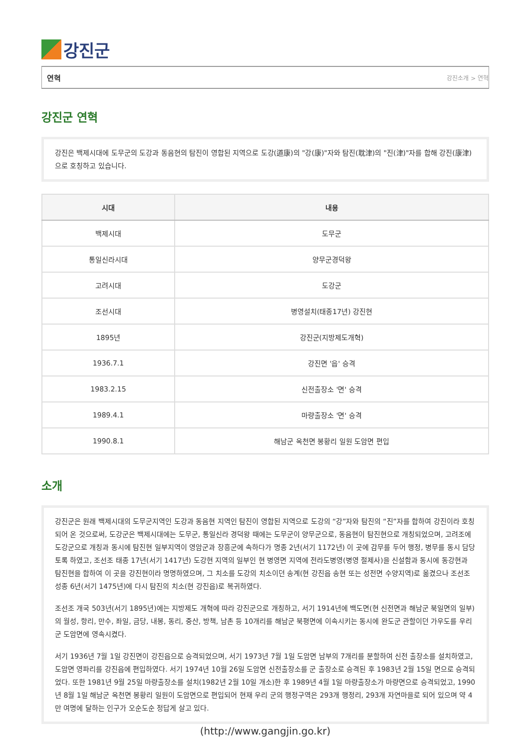강진군
연혁 강진소개 > 연혁
강진군 연혁
강진은 백제시대에 도무군의 도강과 동음현의 탐진이 영합된 지역으로 도강(道康)의 "강(康)"자와 탐진(耽津)의 "진(津)"자를 합해 강진(康津)으로 호칭하고 있습니다.
| 시대 | 내용 |
| --- | --- |
| 백제시대 | 도무군 |
| 통일신라시대 | 양무군경덕왕 |
| 고려시대 | 도강군 |
| 조선시대 | 병영설치(태종17년) 강진현 |
| 1895년 | 강진군(지방제도개혁) |
| 1936.7.1 | 강진면 '읍' 승격 |
| 1983.2.15 | 신전출장소 '면' 승격 |
| 1989.4.1 | 마량출장소 '면' 승격 |
| 1990.8.1 | 해남군 옥천면 봉황리 일원 도암면 편입 |
소개
강진군은 원래 백제시대의 도무군지역인 도강과 동음현 지역인 탐진이 영합된 지역으로 도강의 “강”자와 탐진의 “진”자를 합하여 강진이라 호칭되어 온 것으로써, 도강군은 백제시대에는 도무군, 통일신라 경덕왕 때에는 도무군이 양무군으로, 동음현이 탐진현으로 개칭되었으며, 고려조에 도강군으로 개칭과 동시에 탐진현 일부지역이 영암군과 장흥군에 속하다가 명종 2년(서기 1172년) 이 곳에 감무를 두어 행정, 병무를 동시 담당토록 하였고, 조선조 태종 17년(서기 1417년) 도강현 지역의 일부인 현 병영면 지역에 전라도병영(병영 절제사)을 신설함과 동시에 동강현과 탐진현을 합하여 이 곳을 강진현이라 명명하였으며, 그 치소를 도강의 치소이던 송계(현 강진읍 송현 또는 성전면 수양지역)로 옮겼으나 조선조 성종 6년(서기 1475년)에 다시 탐진의 치소(현 강진읍)로 복귀하였다.
조선조 개국 503년(서기 1895년)에는 지방제도 개혁에 따라 강진군으로 개칭하고, 서기 1914년에 백도면(현 신전면과 해남군 북일면의 일부)의 월성, 항리, 만수, 좌일, 금당, 내봉, 동리, 중산, 방책, 남촌 등 10개리를 해남군 북평면에 이속시키는 동시에 완도군 관할이던 가우도를 우리 군 도암면에 영속시켰다.
서기 1936년 7월 1일 강진면이 강진읍으로 승격되었으며, 서기 1973년 7월 1일 도암면 남부의 7개리를 분할하여 신전 출장소를 설치하였고, 도암면 영파리를 강진읍에 편입하였다. 서기 1974년 10월 26일 도암면 신전출장소를 군 출장소로 승격된 후 1983년 2월 15일 면으로 승격되었다. 또한 1981년 9월 25일 마량출장소를 설치(1982년 2월 10일 개소)한 후 1989년 4월 1일 마량출장소가 마량면으로 승격되었고, 1990년 8월 1일 해남군 옥천면 봉황리 일원이 도암면으로 편입되어 현재 우리 군의 행정구역은 293개 행정리, 293개 자연마을로 되어 있으며 약 4만 여명에 달하는 인구가 오순도순 정답게 살고 있다.
(http://www.gangjin.go.kr)